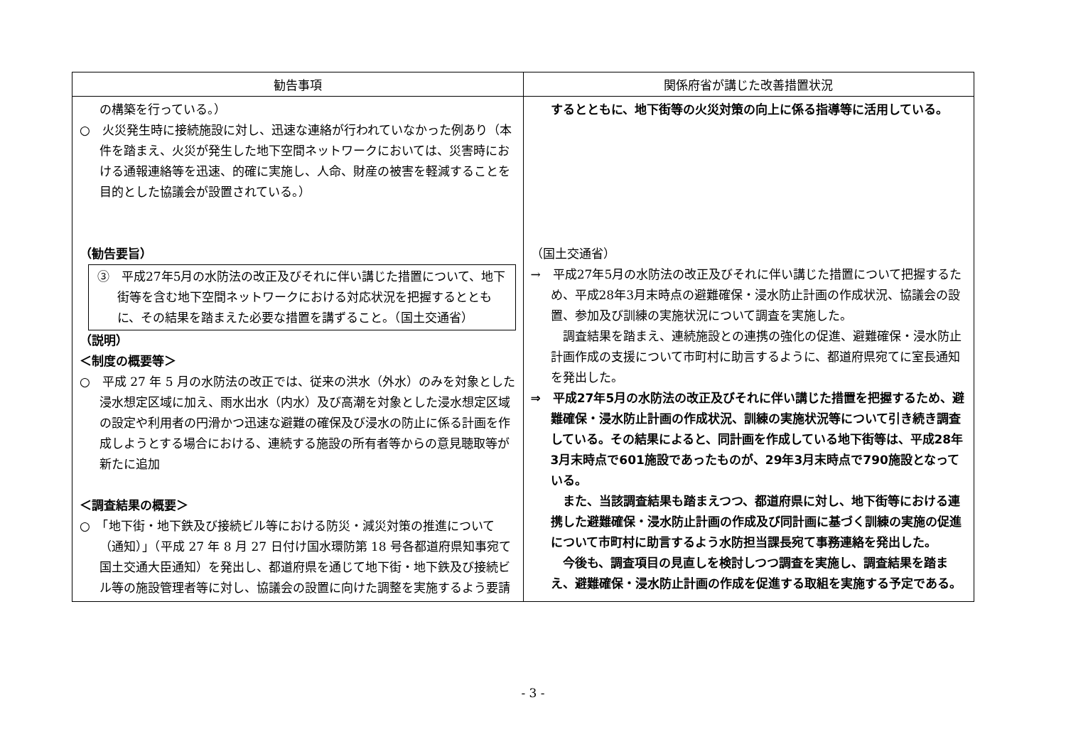| 勧告事項 | 関係府省が講じた改善措置状況 |
| --- | --- |
| の構築を行っている。） ○ 火災発生時に接続施設に対し、迅速な連絡が行われていなかった例あり（本件を踏まえ、火災が発生した地下空間ネットワークにおいては、災害時における通報連絡等を迅速、的確に実施し、人命、財産の被害を軽減することを目的とした協議会が設置されている。） （勧告要旨） ③ 平成27年5月の水防法の改正及びそれに伴い講じた措置について、地下街等を含む地下空間ネットワークにおける対応状況を把握するとともに、その結果を踏まえた必要な措置を講ずること。（国土交通省） （説明） ＜制度の概要等＞ ○ 平成 27 年 5 月の水防法の改正では、従来の洪水（外水）のみを対象とした浸水想定区域に加え、雨水出水（内水）及び高潮を対象とした浸水想定区域の設定や利用者の円滑かつ迅速な避難の確保及び浸水の防止に係る計画を作成しようとする場合における、連続する施設の所有者等からの意見聴取等が新たに追加 ＜調査結果の概要＞ ○ 「地下街・地下鉄及び接続ビル等における防災・減災対策の推進について（通知）」（平成 27 年 8 月 27 日付け国水環防第 18 号各都道府県知事宛て国土交通大臣通知）を発出し、都道府県を通じて地下街・地下鉄及び接続ビル等の施設管理者等に対し、協議会の設置に向けた調整を実施するよう要請 | するとともに、地下街等の火災対策の向上に係る指導等に活用している。 （国土交通省） → 平成27年5月の水防法の改正及びそれに伴い講じた措置について把握するため、平成28年3月末時点の避難確保・浸水防止計画の作成状況、協議会の設置、参加及び訓練の実施状況について調査を実施した。 調査結果を踏まえ、連続施設との連携の強化の促進、避難確保・浸水防止計画作成の支援について市町村に助言するように、都道府県宛てに室長通知を発出した。 ⇒ 平成27年5月の水防法の改正及びそれに伴い講じた措置を把握するため、避難確保・浸水防止計画の作成状況、訓練の実施状況等について引き続き調査している。その結果によると、同計画を作成している地下街等は、平成28年3月末時点で601施設であったものが、29年3月末時点で790施設となっている。 また、当該調査結果も踏まえつつ、都道府県に対し、地下街等における連携した避難確保・浸水防止計画の作成及び同計画に基づく訓練の実施の促進について市町村に助言するよう水防担当課長宛て事務連絡を発出した。 今後も、調査項目の見直しを検討しつつ調査を実施し、調査結果を踏まえ、避難確保・浸水防止計画の作成を促進する取組を実施する予定である。 |
- 3 -